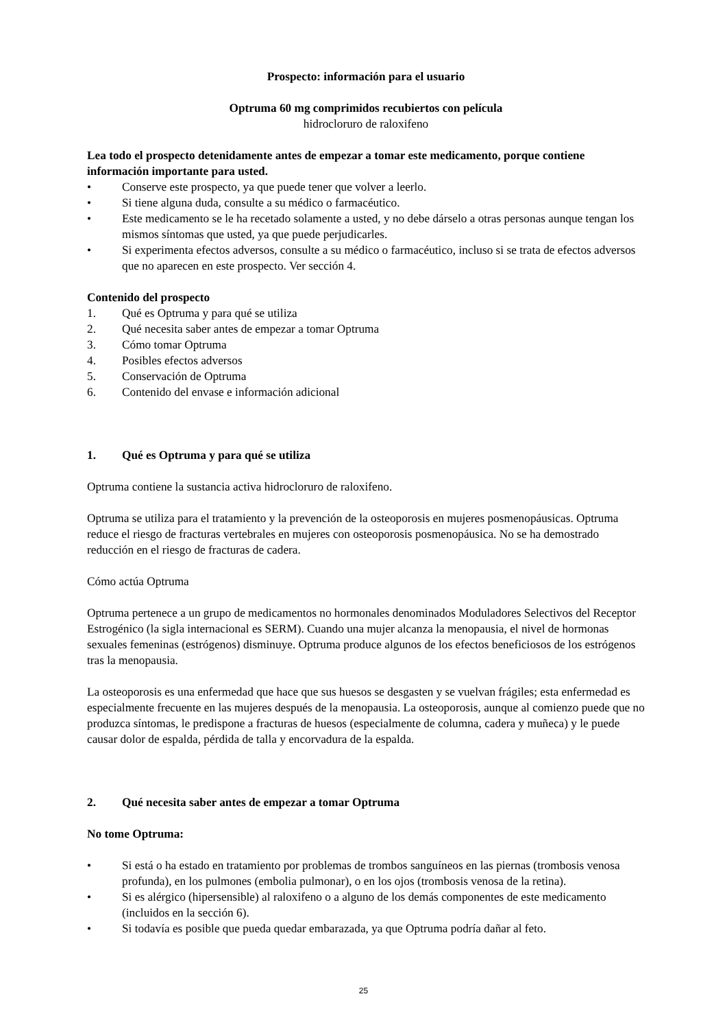Prospecto: información para el usuario
Optruma 60 mg comprimidos recubiertos con película
hidrocloruro de raloxifeno
Lea todo el prospecto detenidamente antes de empezar a tomar este medicamento, porque contiene información importante para usted.
• Conserve este prospecto, ya que puede tener que volver a leerlo.
• Si tiene alguna duda, consulte a su médico o farmacéutico.
• Este medicamento se le ha recetado solamente a usted, y no debe dárselo a otras personas aunque tengan los mismos síntomas que usted, ya que puede perjudicarles.
• Si experimenta efectos adversos, consulte a su médico o farmacéutico, incluso si se trata de efectos adversos que no aparecen en este prospecto. Ver sección 4.
Contenido del prospecto
1. Qué es Optruma y para qué se utiliza
2. Qué necesita saber antes de empezar a tomar Optruma
3. Cómo tomar Optruma
4. Posibles efectos adversos
5. Conservación de Optruma
6. Contenido del envase e información adicional
1. Qué es Optruma y para qué se utiliza
Optruma contiene la sustancia activa hidrocloruro de raloxifeno.
Optruma se utiliza para el tratamiento y la prevención de la osteoporosis en mujeres posmenopáusicas. Optruma reduce el riesgo de fracturas vertebrales en mujeres con osteoporosis posmenopáusica. No se ha demostrado reducción en el riesgo de fracturas de cadera.
Cómo actúa Optruma
Optruma pertenece a un grupo de medicamentos no hormonales denominados Moduladores Selectivos del Receptor Estrogénico (la sigla internacional es SERM). Cuando una mujer alcanza la menopausia, el nivel de hormonas sexuales femeninas (estrógenos) disminuye. Optruma produce algunos de los efectos beneficiosos de los estrógenos tras la menopausia.
La osteoporosis es una enfermedad que hace que sus huesos se desgasten y se vuelvan frágiles; esta enfermedad es especialmente frecuente en las mujeres después de la menopausia. La osteoporosis, aunque al comienzo puede que no produzca síntomas, le predispone a fracturas de huesos (especialmente de columna, cadera y muñeca) y le puede causar dolor de espalda, pérdida de talla y encorvadura de la espalda.
2. Qué necesita saber antes de empezar a tomar Optruma
No tome Optruma:
• Si está o ha estado en tratamiento por problemas de trombos sanguíneos en las piernas (trombosis venosa profunda), en los pulmones (embolia pulmonar), o en los ojos (trombosis venosa de la retina).
• Si es alérgico (hipersensible) al raloxifeno o a alguno de los demás componentes de este medicamento (incluidos en la sección 6).
• Si todavía es posible que pueda quedar embarazada, ya que Optruma podría dañar al feto.
25